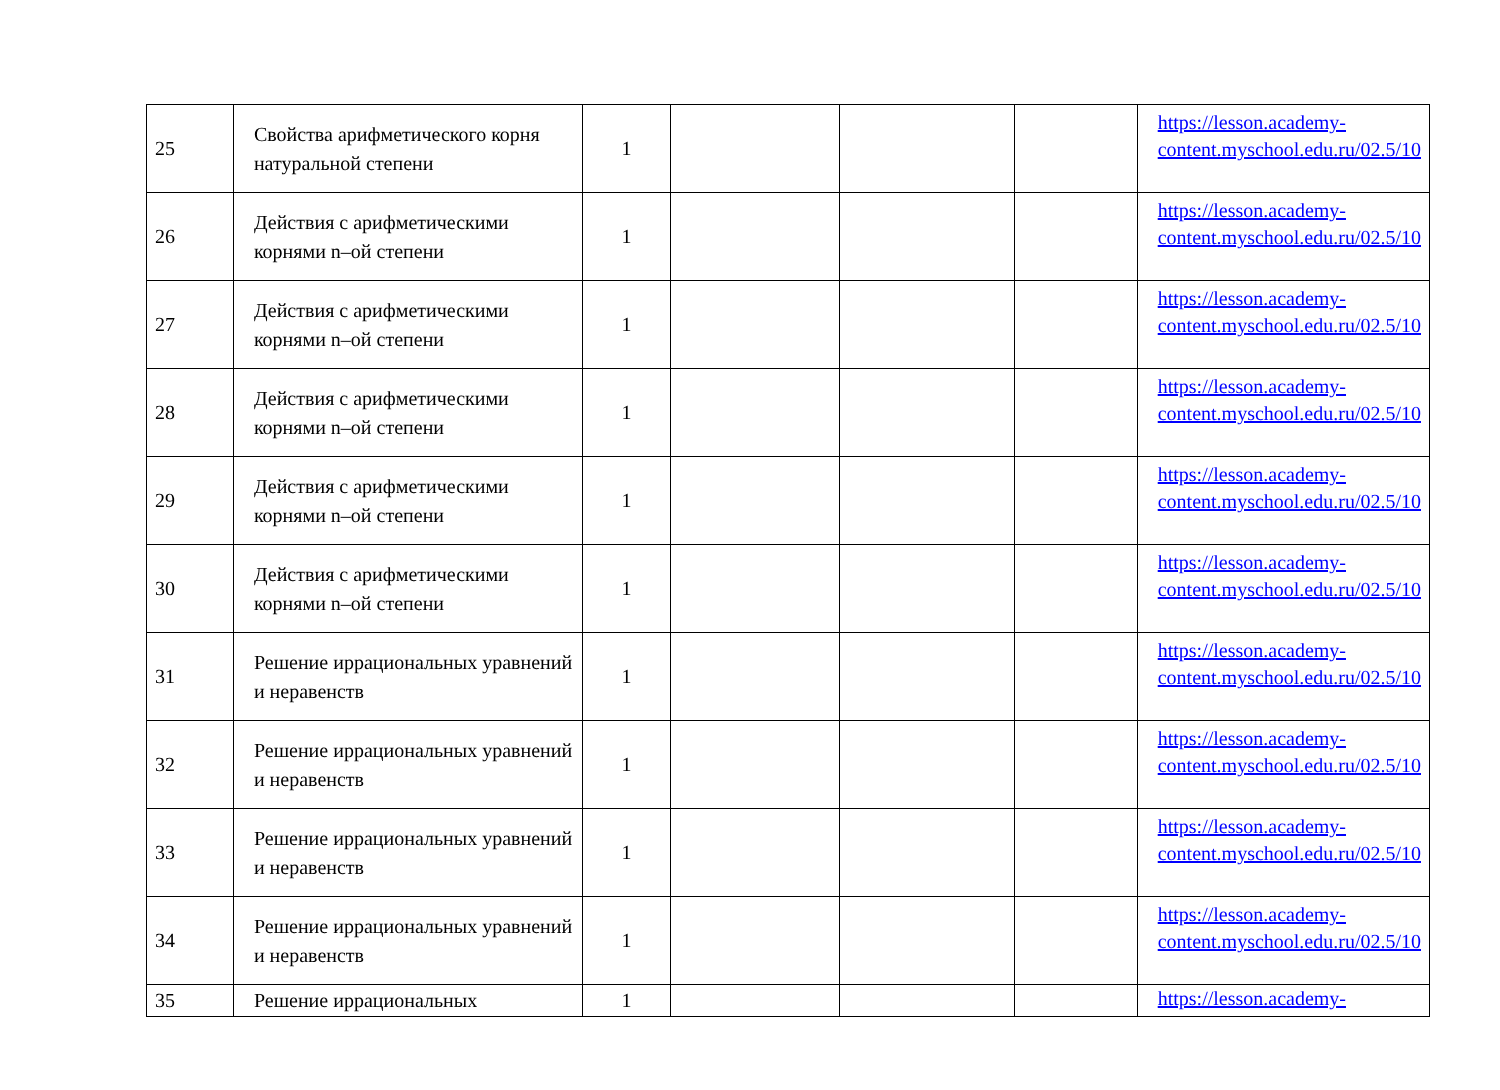| 25 | Свойства арифметического корня натуральной степени | 1 | | | | https://lesson.academy-content.myschool.edu.ru/02.5/10 |
| 26 | Действия с арифметическими корнями n–ой степени | 1 | | | | https://lesson.academy-content.myschool.edu.ru/02.5/10 |
| 27 | Действия с арифметическими корнями n–ой степени | 1 | | | | https://lesson.academy-content.myschool.edu.ru/02.5/10 |
| 28 | Действия с арифметическими корнями n–ой степени | 1 | | | | https://lesson.academy-content.myschool.edu.ru/02.5/10 |
| 29 | Действия с арифметическими корнями n–ой степени | 1 | | | | https://lesson.academy-content.myschool.edu.ru/02.5/10 |
| 30 | Действия с арифметическими корнями n–ой степени | 1 | | | | https://lesson.academy-content.myschool.edu.ru/02.5/10 |
| 31 | Решение иррациональных уравнений и неравенств | 1 | | | | https://lesson.academy-content.myschool.edu.ru/02.5/10 |
| 32 | Решение иррациональных уравнений и неравенств | 1 | | | | https://lesson.academy-content.myschool.edu.ru/02.5/10 |
| 33 | Решение иррациональных уравнений и неравенств | 1 | | | | https://lesson.academy-content.myschool.edu.ru/02.5/10 |
| 34 | Решение иррациональных уравнений и неравенств | 1 | | | | https://lesson.academy-content.myschool.edu.ru/02.5/10 |
| 35 | Решение иррациональных | 1 | | | | https://lesson.academy- |